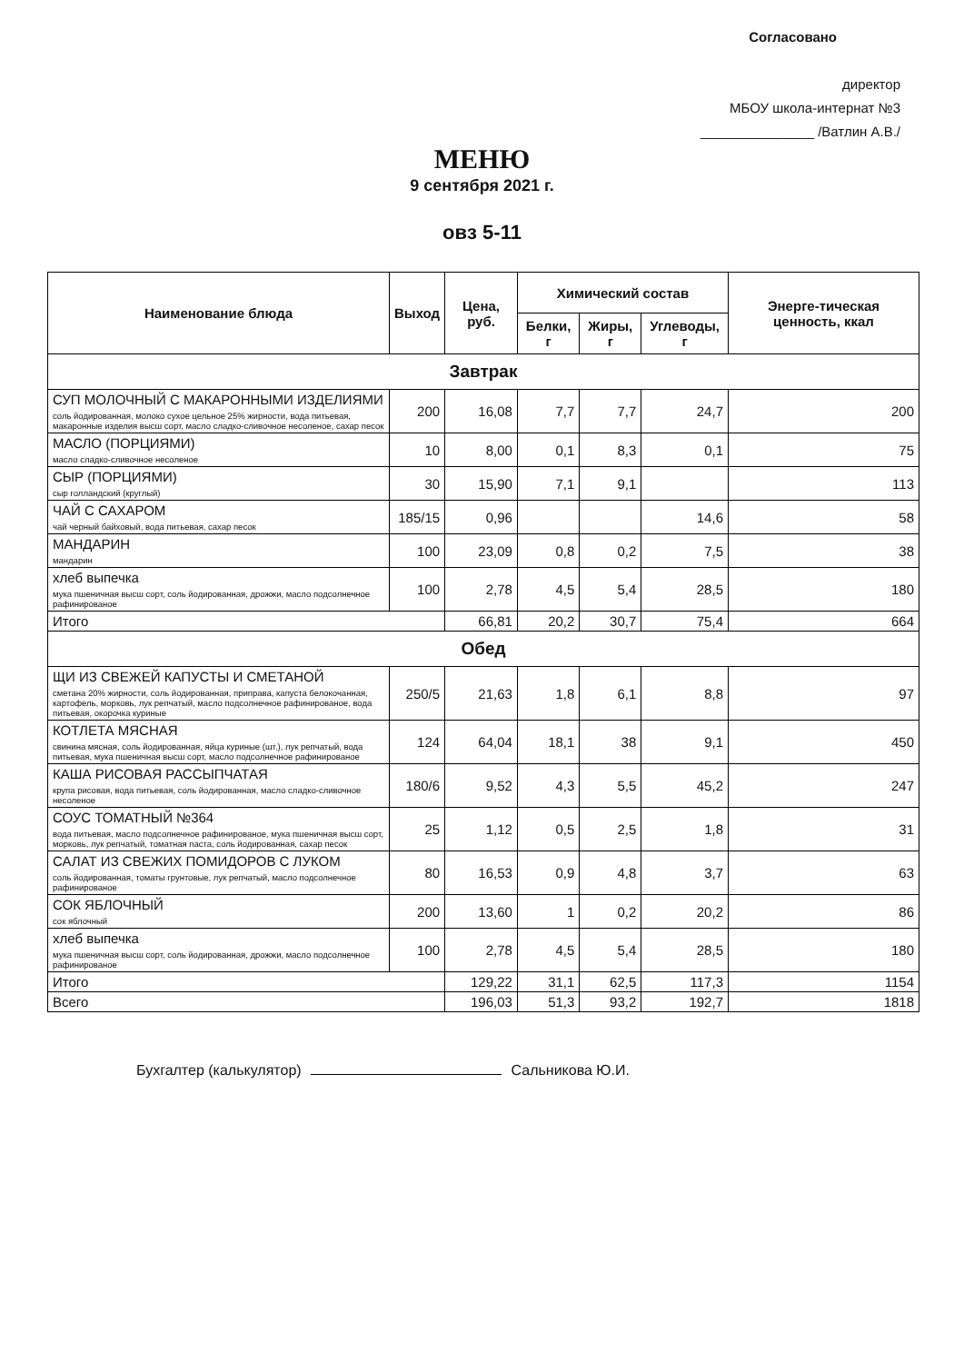Согласовано
директор
МБОУ школа-интернат №3
_______________ /Ватлин А.В./
МЕНЮ
9 сентября 2021 г.
овз 5-11
| Наименование блюда | Выход | Цена, руб. | Химический состав | | | Энерге-тическая ценность, ккал |
| --- | --- | --- | --- | --- | --- | --- |
| | | | Белки, г | Жиры, г | Углеводы, г | |
| Завтрак | | | | | | |
| СУП МОЛОЧНЫЙ С МАКАРОННЫМИ ИЗДЕЛИЯМИ соль йодированная, молоко сухое цельное 25% жирности, вода питьевая, макаронные изделия высш сорт, масло сладко-сливочное несоленое, сахар песок | 200 | 16,08 | 7,7 | 7,7 | 24,7 | 200 |
| МАСЛО (ПОРЦИЯМИ) масло сладко-сливочное несоленое | 10 | 8,00 | 0,1 | 8,3 | 0,1 | 75 |
| СЫР (ПОРЦИЯМИ) сыр голландский (круглый) | 30 | 15,90 | 7,1 | 9,1 | | 113 |
| ЧАЙ С САХАРОМ чай черный байховый, вода питьевая, сахар песок | 185/15 | 0,96 | | | 14,6 | 58 |
| МАНДАРИН мандарин | 100 | 23,09 | 0,8 | 0,2 | 7,5 | 38 |
| хлеб выпечка мука пшеничная высш сорт, соль йодированная, дрожжи, масло подсолнечное рафинированое | 100 | 2,78 | 4,5 | 5,4 | 28,5 | 180 |
| Итого | | 66,81 | 20,2 | 30,7 | 75,4 | 664 |
| Обед | | | | | | |
| ЩИ ИЗ СВЕЖЕЙ КАПУСТЫ И СМЕТАНОЙ сметана 20% жирности, соль йодированная, приправа, капуста белокочанная, картофель, морковь, лук репчатый, масло подсолнечное рафинированое, вода питьевая, окорочка куриные | 250/5 | 21,63 | 1,8 | 6,1 | 8,8 | 97 |
| КОТЛЕТА МЯСНАЯ свинина мясная, соль йодированная, яйца куриные (шт.), лук репчатый, вода питьевая, мука пшеничная высш сорт, масло подсолнечное рафинированое | 124 | 64,04 | 18,1 | 38 | 9,1 | 450 |
| КАША РИСОВАЯ РАССЫПЧАТАЯ крупа рисовая, вода питьевая, соль йодированная, масло сладко-сливочное несоленое | 180/6 | 9,52 | 4,3 | 5,5 | 45,2 | 247 |
| СОУС ТОМАТНЫЙ №364 вода питьевая, масло подсолнечное рафинированое, мука пшеничная высш сорт, морковь, лук репчатый, томатная паста, соль йодированная, сахар песок | 25 | 1,12 | 0,5 | 2,5 | 1,8 | 31 |
| САЛАТ ИЗ СВЕЖИХ ПОМИДОРОВ С ЛУКОМ соль йодированная, томаты грунтовые, лук репчатый, масло подсолнечное рафинированое | 80 | 16,53 | 0,9 | 4,8 | 3,7 | 63 |
| СОК ЯБЛОЧНЫЙ сок яблочный | 200 | 13,60 | 1 | 0,2 | 20,2 | 86 |
| хлеб выпечка мука пшеничная высш сорт, соль йодированная, дрожжи, масло подсолнечное рафинированое | 100 | 2,78 | 4,5 | 5,4 | 28,5 | 180 |
| Итого | | 129,22 | 31,1 | 62,5 | 117,3 | 1154 |
| Всего | | 196,03 | 51,3 | 93,2 | 192,7 | 1818 |
Бухгалтер (калькулятор) Сальникова Ю.И.